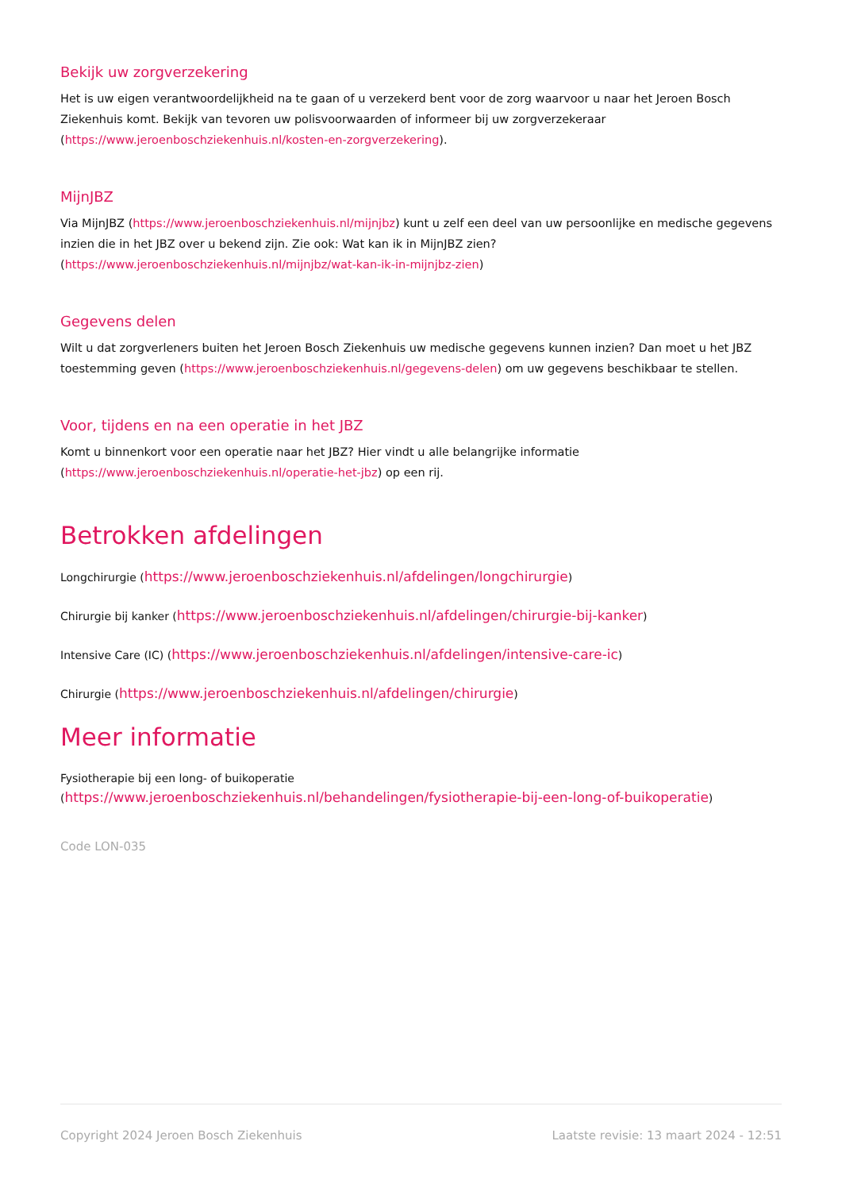Bekijk uw zorgverzekering
Het is uw eigen verantwoordelijkheid na te gaan of u verzekerd bent voor de zorg waarvoor u naar het Jeroen Bosch Ziekenhuis komt. Bekijk van tevoren uw polisvoorwaarden of informeer bij uw zorgverzekeraar
(https://www.jeroenboschziekenhuis.nl/kosten-en-zorgverzekering).
MijnJBZ
Via MijnJBZ (https://www.jeroenboschziekenhuis.nl/mijnjbz) kunt u zelf een deel van uw persoonlijke en medische gegevens inzien die in het JBZ over u bekend zijn. Zie ook: Wat kan ik in MijnJBZ zien?
(https://www.jeroenboschziekenhuis.nl/mijnjbz/wat-kan-ik-in-mijnjbz-zien)
Gegevens delen
Wilt u dat zorgverleners buiten het Jeroen Bosch Ziekenhuis uw medische gegevens kunnen inzien? Dan moet u het JBZ toestemming geven (https://www.jeroenboschziekenhuis.nl/gegevens-delen) om uw gegevens beschikbaar te stellen.
Voor, tijdens en na een operatie in het JBZ
Komt u binnenkort voor een operatie naar het JBZ? Hier vindt u alle belangrijke informatie
(https://www.jeroenboschziekenhuis.nl/operatie-het-jbz) op een rij.
Betrokken afdelingen
Longchirurgie (https://www.jeroenboschziekenhuis.nl/afdelingen/longchirurgie)
Chirurgie bij kanker (https://www.jeroenboschziekenhuis.nl/afdelingen/chirurgie-bij-kanker)
Intensive Care (IC) (https://www.jeroenboschziekenhuis.nl/afdelingen/intensive-care-ic)
Chirurgie (https://www.jeroenboschziekenhuis.nl/afdelingen/chirurgie)
Meer informatie
Fysiotherapie bij een long- of buikoperatie
(https://www.jeroenboschziekenhuis.nl/behandelingen/fysiotherapie-bij-een-long-of-buikoperatie)
Code LON-035
Copyright 2024 Jeroen Bosch Ziekenhuis Laatste revisie: 13 maart 2024 - 12:51